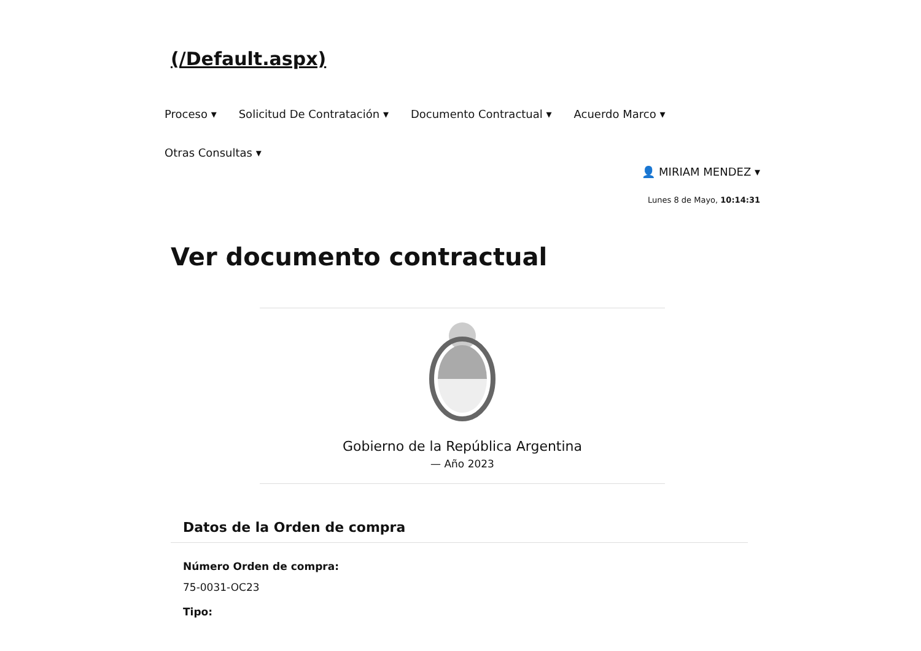(/Default.aspx)
Proceso ▾ Solicitud De Contratación ▾ Documento Contractual ▾ Acuerdo Marco ▾
Otras Consultas ▾
👤 MIRIAM MENDEZ ▾
Lunes 8 de Mayo, 10:14:31
Ver documento contractual
Gobierno de la República Argentina
— Año 2023
Datos de la Orden de compra
Número Orden de compra:
75-0031-OC23
Tipo: